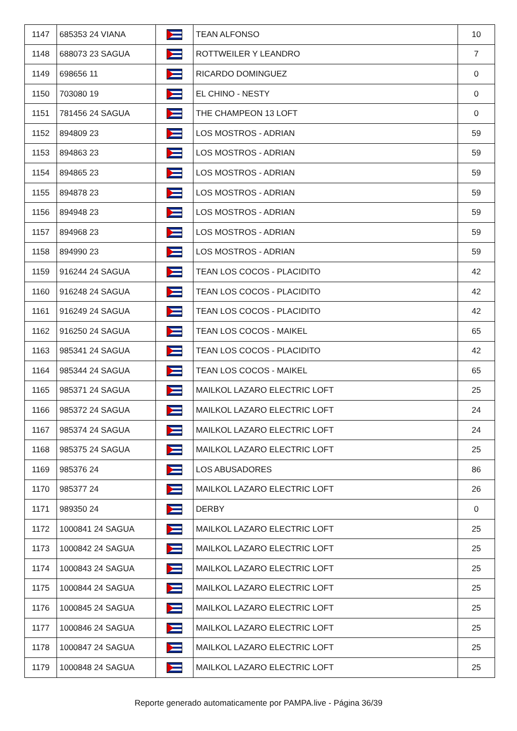| 1147 | 685353 24 VIANA | | TEAN ALFONSO | 10 |
| 1148 | 688073 23 SAGUA | | ROTTWEILER Y LEANDRO | 7 |
| 1149 | 698656 11 | | RICARDO DOMINGUEZ | 0 |
| 1150 | 703080 19 | | EL CHINO - NESTY | 0 |
| 1151 | 781456 24 SAGUA | | THE CHAMPEON 13 LOFT | 0 |
| 1152 | 894809 23 | | LOS MOSTROS - ADRIAN | 59 |
| 1153 | 894863 23 | | LOS MOSTROS - ADRIAN | 59 |
| 1154 | 894865 23 | | LOS MOSTROS - ADRIAN | 59 |
| 1155 | 894878 23 | | LOS MOSTROS - ADRIAN | 59 |
| 1156 | 894948 23 | | LOS MOSTROS - ADRIAN | 59 |
| 1157 | 894968 23 | | LOS MOSTROS - ADRIAN | 59 |
| 1158 | 894990 23 | | LOS MOSTROS - ADRIAN | 59 |
| 1159 | 916244 24 SAGUA | | TEAN LOS COCOS - PLACIDITO | 42 |
| 1160 | 916248 24 SAGUA | | TEAN LOS COCOS - PLACIDITO | 42 |
| 1161 | 916249 24 SAGUA | | TEAN LOS COCOS - PLACIDITO | 42 |
| 1162 | 916250 24 SAGUA | | TEAN LOS COCOS - MAIKEL | 65 |
| 1163 | 985341 24 SAGUA | | TEAN LOS COCOS - PLACIDITO | 42 |
| 1164 | 985344 24 SAGUA | | TEAN LOS COCOS - MAIKEL | 65 |
| 1165 | 985371 24 SAGUA | | MAILKOL LAZARO ELECTRIC LOFT | 25 |
| 1166 | 985372 24 SAGUA | | MAILKOL LAZARO ELECTRIC LOFT | 24 |
| 1167 | 985374 24 SAGUA | | MAILKOL LAZARO ELECTRIC LOFT | 24 |
| 1168 | 985375 24 SAGUA | | MAILKOL LAZARO ELECTRIC LOFT | 25 |
| 1169 | 985376 24 | | LOS ABUSADORES | 86 |
| 1170 | 985377 24 | | MAILKOL LAZARO ELECTRIC LOFT | 26 |
| 1171 | 989350 24 | | DERBY | 0 |
| 1172 | 1000841 24 SAGUA | | MAILKOL LAZARO ELECTRIC LOFT | 25 |
| 1173 | 1000842 24 SAGUA | | MAILKOL LAZARO ELECTRIC LOFT | 25 |
| 1174 | 1000843 24 SAGUA | | MAILKOL LAZARO ELECTRIC LOFT | 25 |
| 1175 | 1000844 24 SAGUA | | MAILKOL LAZARO ELECTRIC LOFT | 25 |
| 1176 | 1000845 24 SAGUA | | MAILKOL LAZARO ELECTRIC LOFT | 25 |
| 1177 | 1000846 24 SAGUA | | MAILKOL LAZARO ELECTRIC LOFT | 25 |
| 1178 | 1000847 24 SAGUA | | MAILKOL LAZARO ELECTRIC LOFT | 25 |
| 1179 | 1000848 24 SAGUA | | MAILKOL LAZARO ELECTRIC LOFT | 25 |
Reporte generado automaticamente por PAMPA.live - Página 36/39